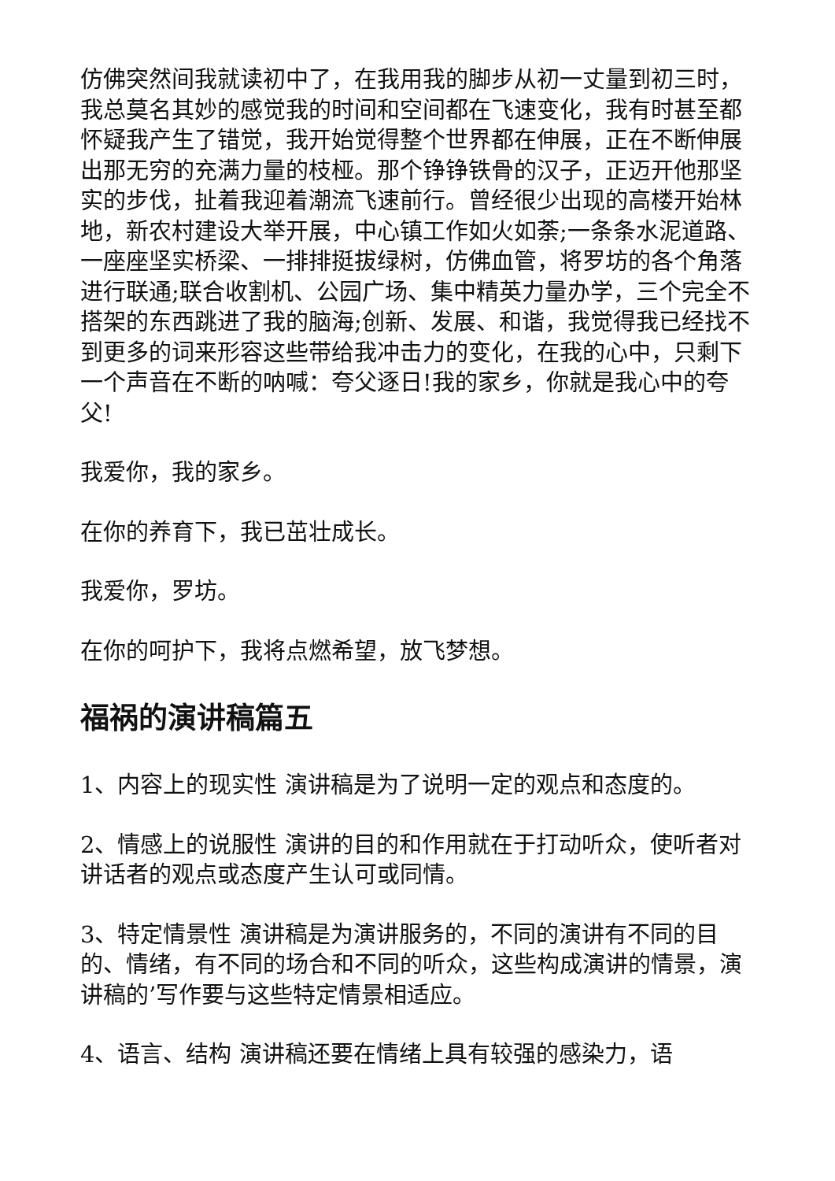仿佛突然间我就读初中了，在我用我的脚步从初一丈量到初三时，我总莫名其妙的感觉我的时间和空间都在飞速变化，我有时甚至都怀疑我产生了错觉，我开始觉得整个世界都在伸展，正在不断伸展出那无穷的充满力量的枝桠。那个铮铮铁骨的汉子，正迈开他那坚实的步伐，扯着我迎着潮流飞速前行。曾经很少出现的高楼开始林地，新农村建设大举开展，中心镇工作如火如荼;一条条水泥道路、一座座坚实桥梁、一排排挺拔绿树，仿佛血管，将罗坊的各个角落进行联通;联合收割机、公园广场、集中精英力量办学，三个完全不搭架的东西跳进了我的脑海;创新、发展、和谐，我觉得我已经找不到更多的词来形容这些带给我冲击力的变化，在我的心中，只剩下一个声音在不断的呐喊：夸父逐日!我的家乡，你就是我心中的夸父!
我爱你，我的家乡。
在你的养育下，我已茁壮成长。
我爱你，罗坊。
在你的呵护下，我将点燃希望，放飞梦想。
福祸的演讲稿篇五
1、内容上的现实性 演讲稿是为了说明一定的观点和态度的。
2、情感上的说服性 演讲的目的和作用就在于打动听众，使听者对讲话者的观点或态度产生认可或同情。
3、特定情景性 演讲稿是为演讲服务的，不同的演讲有不同的目的、情绪，有不同的场合和不同的听众，这些构成演讲的情景，演讲稿的’写作要与这些特定情景相适应。
4、语言、结构 演讲稿还要在情绪上具有较强的感染力，语